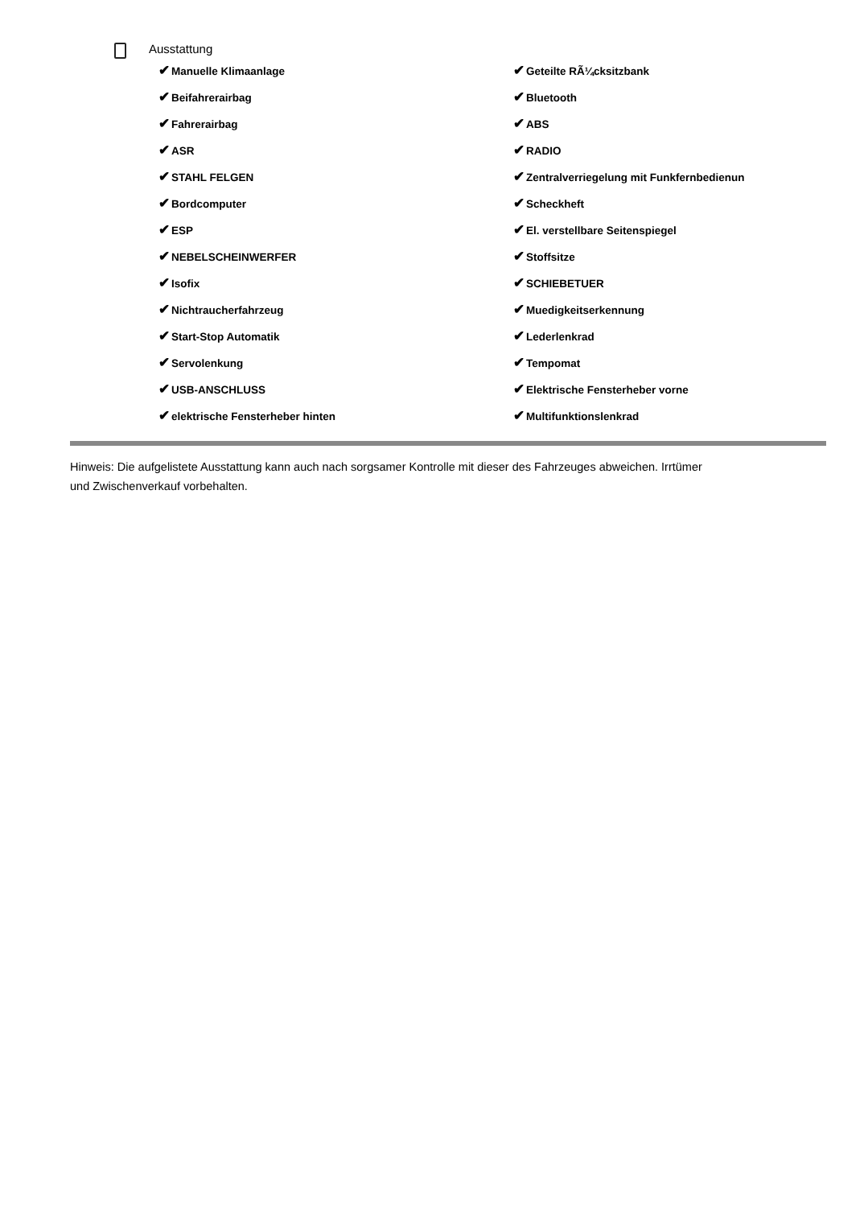Ausstattung
✔Manuelle Klimaanlage
✔Beifahrerairbag
✔Fahrerairbag
✔ASR
✔STAHL FELGEN
✔Bordcomputer
✔ESP
✔NEBELSCHEINWERFER
✔Isofix
✔Nichtraucherfahrzeug
✔Start-Stop Automatik
✔Servolenkung
✔USB-ANSCHLUSS
✔elektrische Fensterheber hinten
✔Geteilte RÃ¼cksitzbank
✔Bluetooth
✔ABS
✔RADIO
✔Zentralverriegelung mit Funkfernbedienun
✔Scheckheft
✔El. verstellbare Seitenspiegel
✔Stoffsitze
✔SCHIEBETUER
✔Muedigkeitserkennung
✔Lederlenkrad
✔Tempomat
✔Elektrische Fensterheber vorne
✔Multifunktionslenkrad
Hinweis: Die aufgelistete Ausstattung kann auch nach sorgsamer Kontrolle mit dieser des Fahrzeuges abweichen. Irrtümer und Zwischenverkauf vorbehalten.